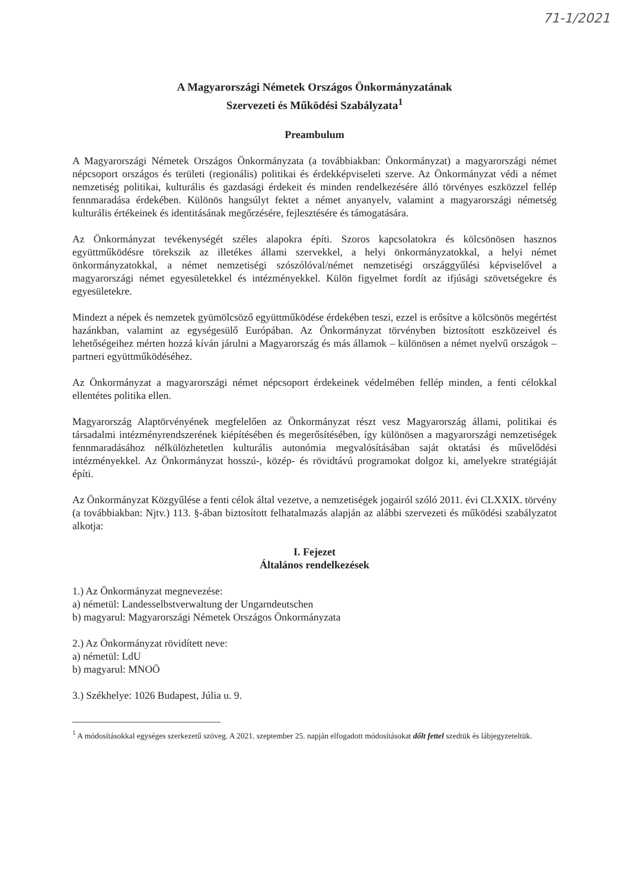71-1/2021
A Magyarországi Németek Országos Önkormányzatának
Szervezeti és Működési Szabályzata<sup>1</sup>
Preambulum
A Magyarországi Németek Országos Önkormányzata (a továbbiakban: Önkormányzat) a magyarországi német népcsoport országos és területi (regionális) politikai és érdekképviseleti szerve. Az Önkormányzat védi a német nemzetiség politikai, kulturális és gazdasági érdekeit és minden rendelkezésére álló törvényes eszközzel fellép fennmaradása érdekében. Különös hangsúlyt fektet a német anyanyelv, valamint a magyarországi németség kulturális értékeinek és identitásának megőrzésére, fejlesztésére és támogatására.
Az Önkormányzat tevékenységét széles alapokra építi. Szoros kapcsolatokra és kölcsönösen hasznos együttműködésre törekszik az illetékes állami szervekkel, a helyi önkormányzatokkal, a helyi német önkormányzatokkal, a német nemzetiségi szószólóval/német nemzetiségi országgyűlési képviselővel a magyarországi német egyesületekkel és intézményekkel. Külön figyelmet fordít az ifjúsági szövetségekre és egyesületekre.
Mindezt a népek és nemzetek gyümölcsöző együttműködése érdekében teszi, ezzel is erősítve a kölcsönös megértést hazánkban, valamint az egységesülő Európában. Az Önkormányzat törvényben biztosított eszközeivel és lehetőségeihez mérten hozzá kíván járulni a Magyarország és más államok – különösen a német nyelvű országok – partneri együttműködéséhez.
Az Önkormányzat a magyarországi német népcsoport érdekeinek védelmében fellép minden, a fenti célokkal ellentétes politika ellen.
Magyarország Alaptörvényének megfelelően az Önkormányzat részt vesz Magyarország állami, politikai és társadalmi intézményrendszerének kiépítésében és megerősítésében, így különösen a magyarországi nemzetiségek fennmaradásához nélkülözhetetlen kulturális autonómia megvalósításában saját oktatási és művelődési intézményekkel. Az Önkormányzat hosszú-, közép- és rövidtávú programokat dolgoz ki, amelyekre stratégiáját építi.
Az Önkormányzat Közgyűlése a fenti célok által vezetve, a nemzetiségek jogairól szóló 2011. évi CLXXIX. törvény (a továbbiakban: Njtv.) 113. §-ában biztosított felhatalmazás alapján az alábbi szervezeti és működési szabályzatot alkotja:
I. Fejezet
Általános rendelkezések
1.) Az Önkormányzat megnevezése:
a) németül: Landesselbstverwaltung der Ungarndeutschen
b) magyarul: Magyarországi Németek Országos Önkormányzata
2.) Az Önkormányzat rövidített neve:
a) németül: LdU
b) magyarul: MNOÖ
3.) Székhelye: 1026 Budapest, Júlia u. 9.
<sup>1</sup> A módosításokkal egységes szerkezetű szöveg. A 2021. szeptember 25. napján elfogadott módosításokat dőlt fettel szedtük és lábjegyzeteltük.